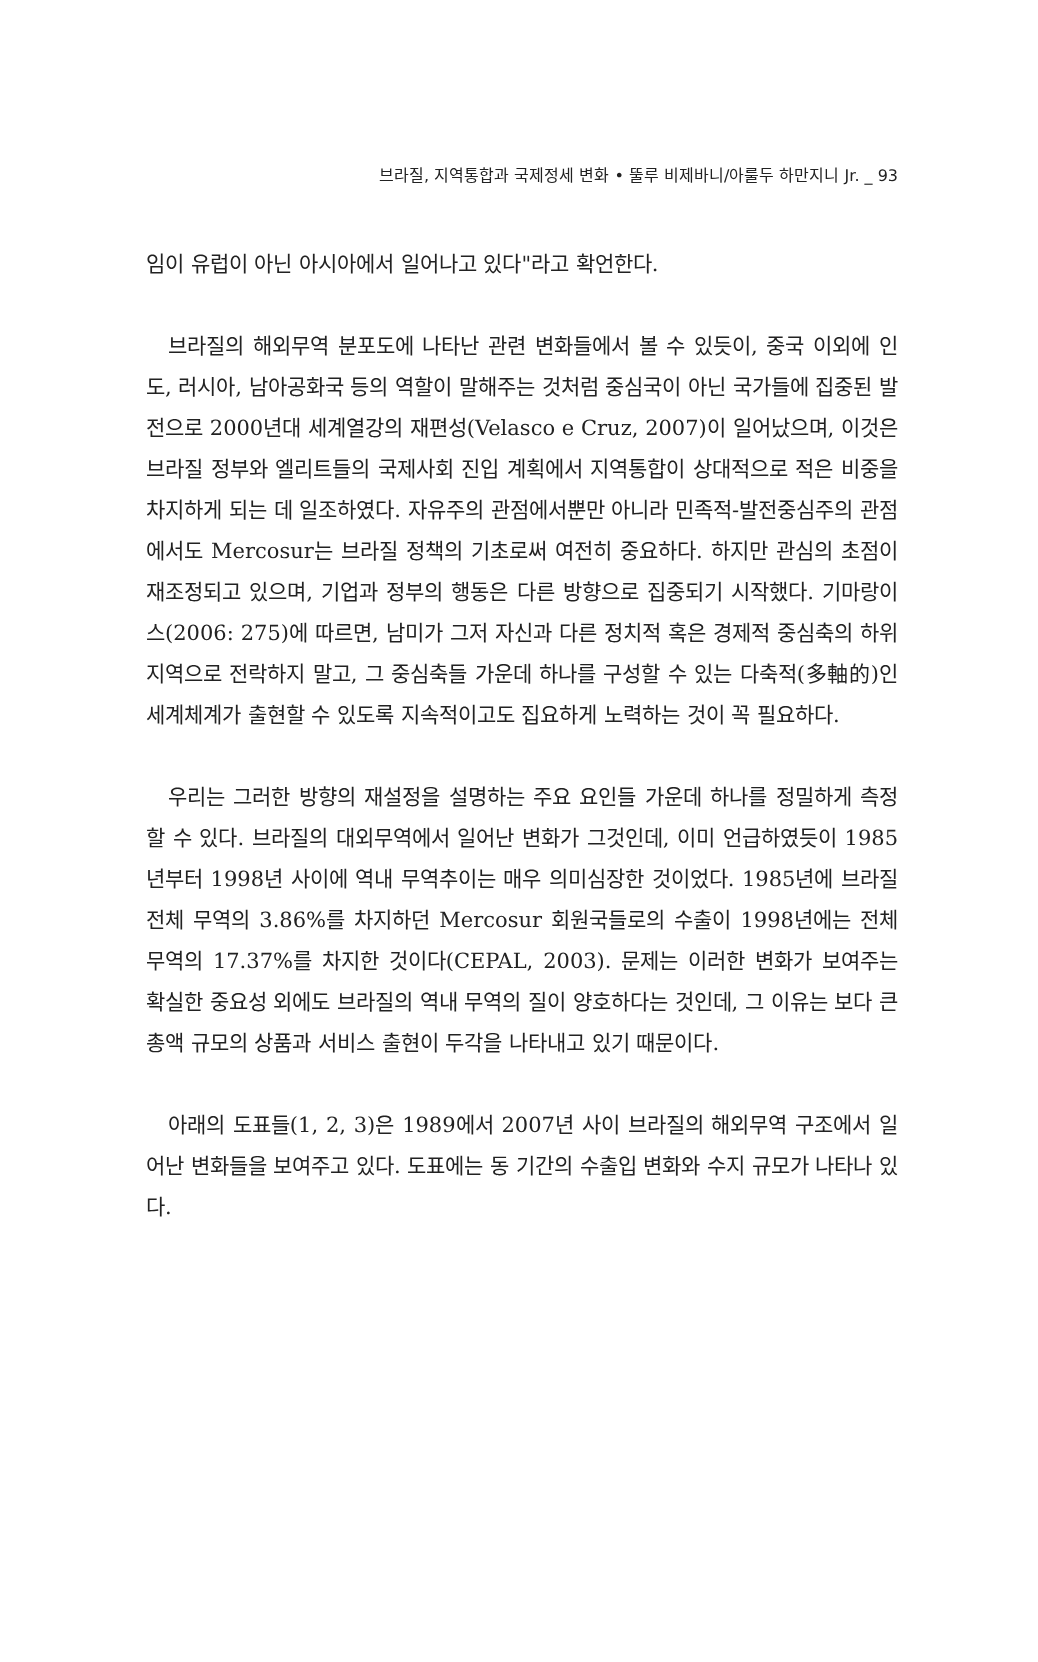브라질, 지역통합과 국제정세 변화 • 뚤루 비제바니/아룰두 하만지니 Jr. _ 93
임이 유럽이 아닌 아시아에서 일어나고 있다"라고 확언한다.
브라질의 해외무역 분포도에 나타난 관련 변화들에서 볼 수 있듯이, 중국 이외에 인도, 러시아, 남아공화국 등의 역할이 말해주는 것처럼 중심국이 아닌 국가들에 집중된 발전으로 2000년대 세계열강의 재편성(Velasco e Cruz, 2007)이 일어났으며, 이것은 브라질 정부와 엘리트들의 국제사회 진입 계획에서 지역통합이 상대적으로 적은 비중을 차지하게 되는 데 일조하였다. 자유주의 관점에서뿐만 아니라 민족적-발전중심주의 관점에서도 Mercosur는 브라질 정책의 기초로써 여전히 중요하다. 하지만 관심의 초점이 재조정되고 있으며, 기업과 정부의 행동은 다른 방향으로 집중되기 시작했다. 기마랑이스(2006: 275)에 따르면, 남미가 그저 자신과 다른 정치적 혹은 경제적 중심축의 하위 지역으로 전락하지 말고, 그 중심축들 가운데 하나를 구성할 수 있는 다축적(多軸的)인 세계체계가 출현할 수 있도록 지속적이고도 집요하게 노력하는 것이 꼭 필요하다.
우리는 그러한 방향의 재설정을 설명하는 주요 요인들 가운데 하나를 정밀하게 측정할 수 있다. 브라질의 대외무역에서 일어난 변화가 그것인데, 이미 언급하였듯이 1985년부터 1998년 사이에 역내 무역추이는 매우 의미심장한 것이었다. 1985년에 브라질 전체 무역의 3.86%를 차지하던 Mercosur 회원국들로의 수출이 1998년에는 전체 무역의 17.37%를 차지한 것이다(CEPAL, 2003). 문제는 이러한 변화가 보여주는 확실한 중요성 외에도 브라질의 역내 무역의 질이 양호하다는 것인데, 그 이유는 보다 큰 총액 규모의 상품과 서비스 출현이 두각을 나타내고 있기 때문이다.
아래의 도표들(1, 2, 3)은 1989에서 2007년 사이 브라질의 해외무역 구조에서 일어난 변화들을 보여주고 있다. 도표에는 동 기간의 수출입 변화와 수지 규모가 나타나 있다.